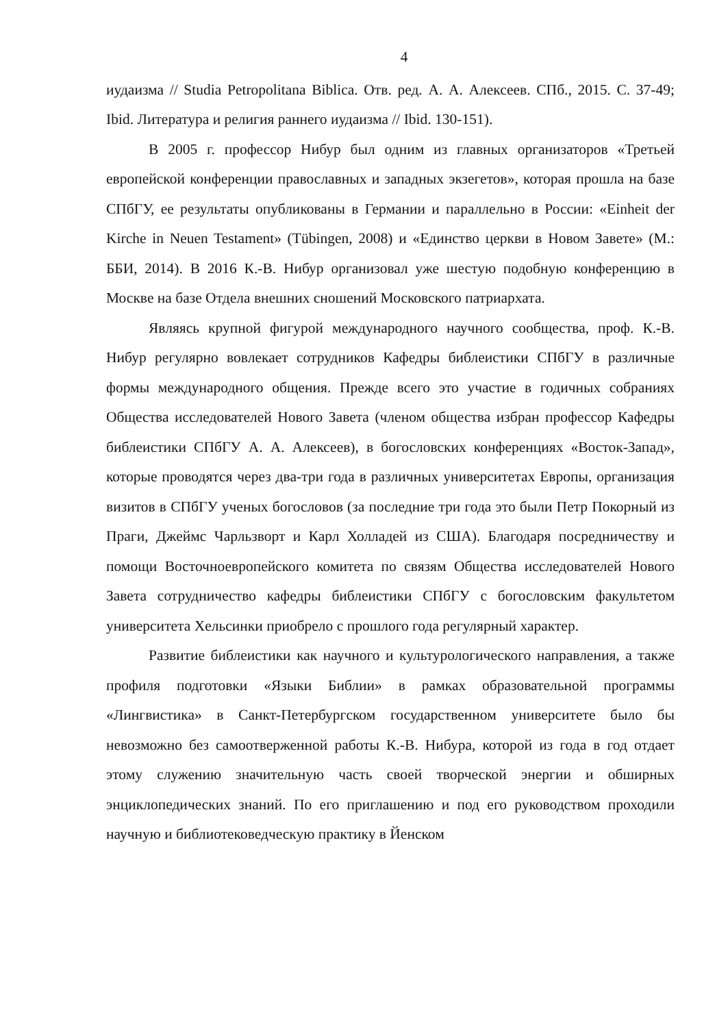4
иудаизма // Studia Petropolitana Biblica. Отв. ред. А. А. Алексеев. СПб., 2015. С. 37-49; Ibid. Литература и религия раннего иудаизма // Ibid. 130-151).
В 2005 г. профессор Нибур был одним из главных организаторов «Третьей европейской конференции православных и западных экзегетов», которая прошла на базе СПбГУ, ее результаты опубликованы в Германии и параллельно в России: «Einheit der Kirche in Neuen Testament» (Tübingen, 2008) и «Единство церкви в Новом Завете» (М.: ББИ, 2014). В 2016 К.-В. Нибур организовал уже шестую подобную конференцию в Москве на базе Отдела внешних сношений Московского патриархата.
Являясь крупной фигурой международного научного сообщества, проф. К.-В. Нибур регулярно вовлекает сотрудников Кафедры библеистики СПбГУ в различные формы международного общения. Прежде всего это участие в годичных собраниях Общества исследователей Нового Завета (членом общества избран профессор Кафедры библеистики СПбГУ А. А. Алексеев), в богословских конференциях «Восток-Запад», которые проводятся через два-три года в различных университетах Европы, организация визитов в СПбГУ ученых богословов (за последние три года это были Петр Покорный из Праги, Джеймс Чарльзворт и Карл Холладей из США). Благодаря посредничеству и помощи Восточноевропейского комитета по связям Общества исследователей Нового Завета сотрудничество кафедры библеистики СПбГУ с богословским факультетом университета Хельсинки приобрело с прошлого года регулярный характер.
Развитие библеистики как научного и культурологического направления, а также профиля подготовки «Языки Библии» в рамках образовательной программы «Лингвистика» в Санкт-Петербургском государственном университете было бы невозможно без самоотверженной работы К.-В. Нибура, которой из года в год отдает этому служению значительную часть своей творческой энергии и обширных энциклопедических знаний. По его приглашению и под его руководством проходили научную и библиотековедческую практику в Йенском